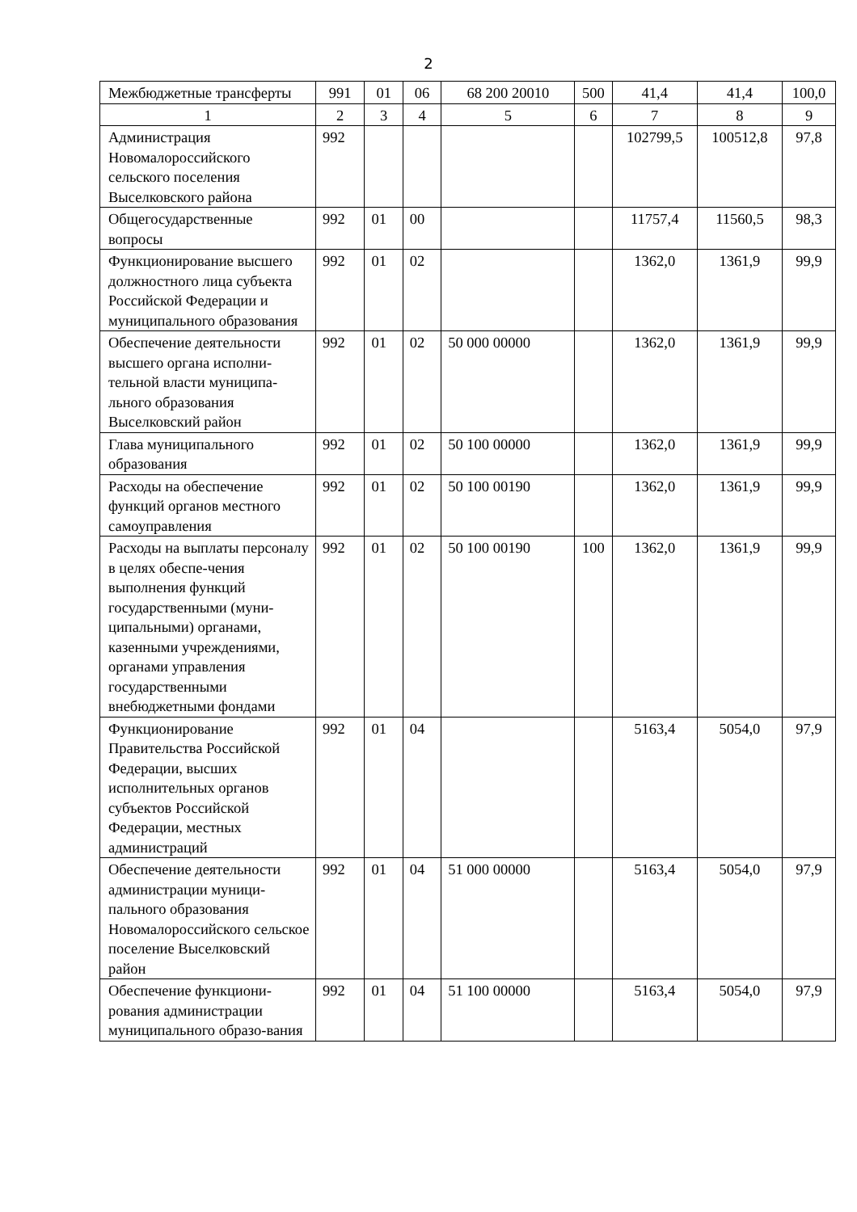2
| Межбюджетные трансферты | 991 | 01 | 06 | 68 200 20010 | 500 | 41,4 | 41,4 | 100,0 |
| 1 | 2 | 3 | 4 | 5 | 6 | 7 | 8 | 9 |
| Администрация Новомалороссийского сельского поселения Выселковского района | 992 | | | | | 102799,5 | 100512,8 | 97,8 |
| Общегосударственные вопросы | 992 | 01 | 00 | | | 11757,4 | 11560,5 | 98,3 |
| Функционирование высшего должностного лица субъекта Российской Федерации и муниципального образования | 992 | 01 | 02 | | | 1362,0 | 1361,9 | 99,9 |
| Обеспечение деятельности высшего органа исполни-тельной власти муниципа-льного образования Выселковский район | 992 | 01 | 02 | 50 000 00000 | | 1362,0 | 1361,9 | 99,9 |
| Глава муниципального образования | 992 | 01 | 02 | 50 100 00000 | | 1362,0 | 1361,9 | 99,9 |
| Расходы на обеспечение функций органов местного самоуправления | 992 | 01 | 02 | 50 100 00190 | | 1362,0 | 1361,9 | 99,9 |
| Расходы на выплаты персоналу в целях обеспе-чения выполнения функций государственными (муни-ципальными) органами, казенными учреждениями, органами управления государственными внебюджетными фондами | 992 | 01 | 02 | 50 100 00190 | 100 | 1362,0 | 1361,9 | 99,9 |
| Функционирование Правительства Российской Федерации, высших исполнительных органов субъектов Российской Федерации, местных администраций | 992 | 01 | 04 | | | 5163,4 | 5054,0 | 97,9 |
| Обеспечение деятельности администрации муници-пального образования Новомалороссийского сельское поселение Выселковский район | 992 | 01 | 04 | 51 000 00000 | | 5163,4 | 5054,0 | 97,9 |
| Обеспечение функциони-рования администрации муниципального образо-вания | 992 | 01 | 04 | 51 100 00000 | | 5163,4 | 5054,0 | 97,9 |